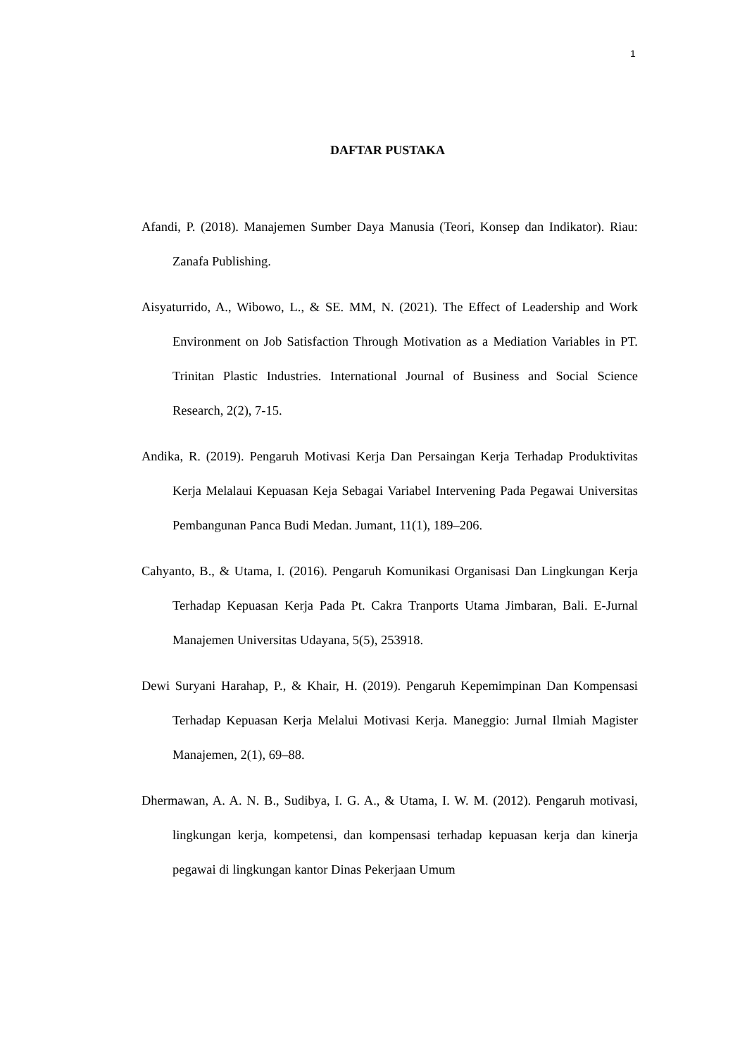1
DAFTAR PUSTAKA
Afandi, P. (2018). Manajemen Sumber Daya Manusia (Teori, Konsep dan Indikator). Riau: Zanafa Publishing.
Aisyaturrido, A., Wibowo, L., & SE. MM, N. (2021). The Effect of Leadership and Work Environment on Job Satisfaction Through Motivation as a Mediation Variables in PT. Trinitan Plastic Industries. International Journal of Business and Social Science Research, 2(2), 7-15.
Andika, R. (2019). Pengaruh Motivasi Kerja Dan Persaingan Kerja Terhadap Produktivitas Kerja Melalaui Kepuasan Keja Sebagai Variabel Intervening Pada Pegawai Universitas Pembangunan Panca Budi Medan. Jumant, 11(1), 189–206.
Cahyanto, B., & Utama, I. (2016). Pengaruh Komunikasi Organisasi Dan Lingkungan Kerja Terhadap Kepuasan Kerja Pada Pt. Cakra Tranports Utama Jimbaran, Bali. E-Jurnal Manajemen Universitas Udayana, 5(5), 253918.
Dewi Suryani Harahap, P., & Khair, H. (2019). Pengaruh Kepemimpinan Dan Kompensasi Terhadap Kepuasan Kerja Melalui Motivasi Kerja. Maneggio: Jurnal Ilmiah Magister Manajemen, 2(1), 69–88.
Dhermawan, A. A. N. B., Sudibya, I. G. A., & Utama, I. W. M. (2012). Pengaruh motivasi, lingkungan kerja, kompetensi, dan kompensasi terhadap kepuasan kerja dan kinerja pegawai di lingkungan kantor Dinas Pekerjaan Umum